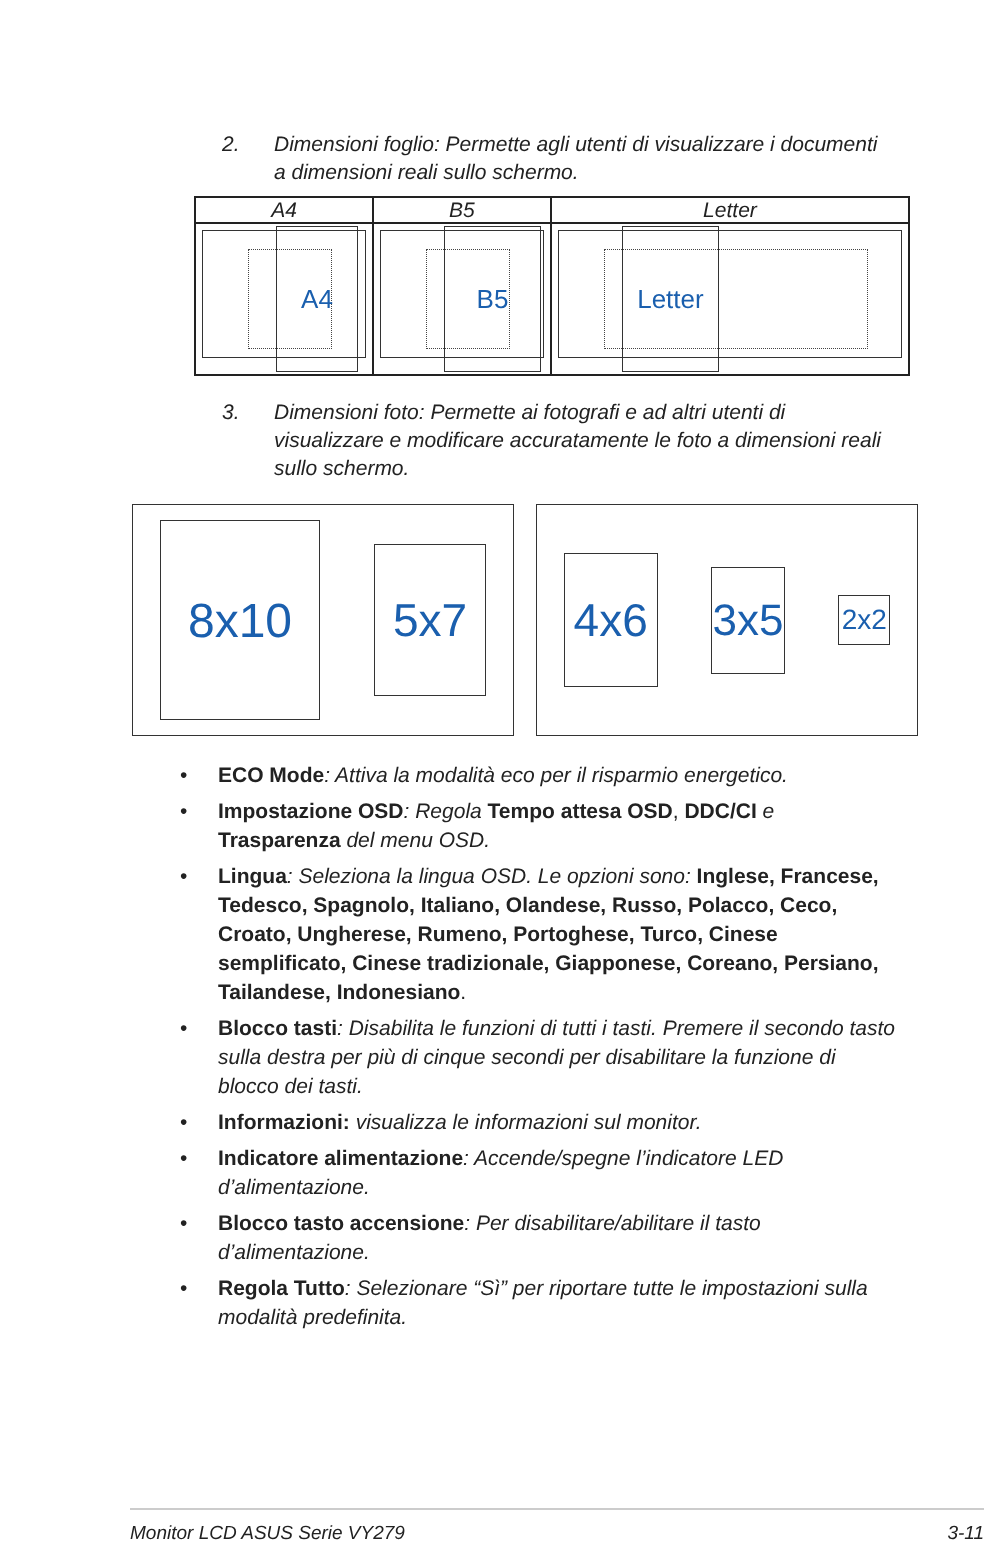2. Dimensioni foglio: Permette agli utenti di visualizzare i documenti a dimensioni reali sullo schermo.
| A4 | B5 | Letter |
| --- | --- | --- |
| A4 | B5 | Letter |
3. Dimensioni foto: Permette ai fotografi e ad altri utenti di visualizzare e modificare accuratamente le foto a dimensioni reali sullo schermo.
8x10
5x7
4x6
3x5
2x2
• ECO Mode: Attiva la modalità eco per il risparmio energetico.
• Impostazione OSD: Regola Tempo attesa OSD, DDC/CI e Trasparenza del menu OSD.
• Lingua: Seleziona la lingua OSD. Le opzioni sono: Inglese, Francese, Tedesco, Spagnolo, Italiano, Olandese, Russo, Polacco, Ceco, Croato, Ungherese, Rumeno, Portoghese, Turco, Cinese semplificato, Cinese tradizionale, Giapponese, Coreano, Persiano, Tailandese, Indonesiano.
• Blocco tasti: Disabilita le funzioni di tutti i tasti. Premere il secondo tasto sulla destra per più di cinque secondi per disabilitare la funzione di blocco dei tasti.
• Informazioni: visualizza le informazioni sul monitor.
• Indicatore alimentazione: Accende/spegne l’indicatore LED d’alimentazione.
• Blocco tasto accensione: Per disabilitare/abilitare il tasto d’alimentazione.
• Regola Tutto: Selezionare “Sì” per riportare tutte le impostazioni sulla modalità predefinita.
Monitor LCD ASUS Serie VY279 3-11